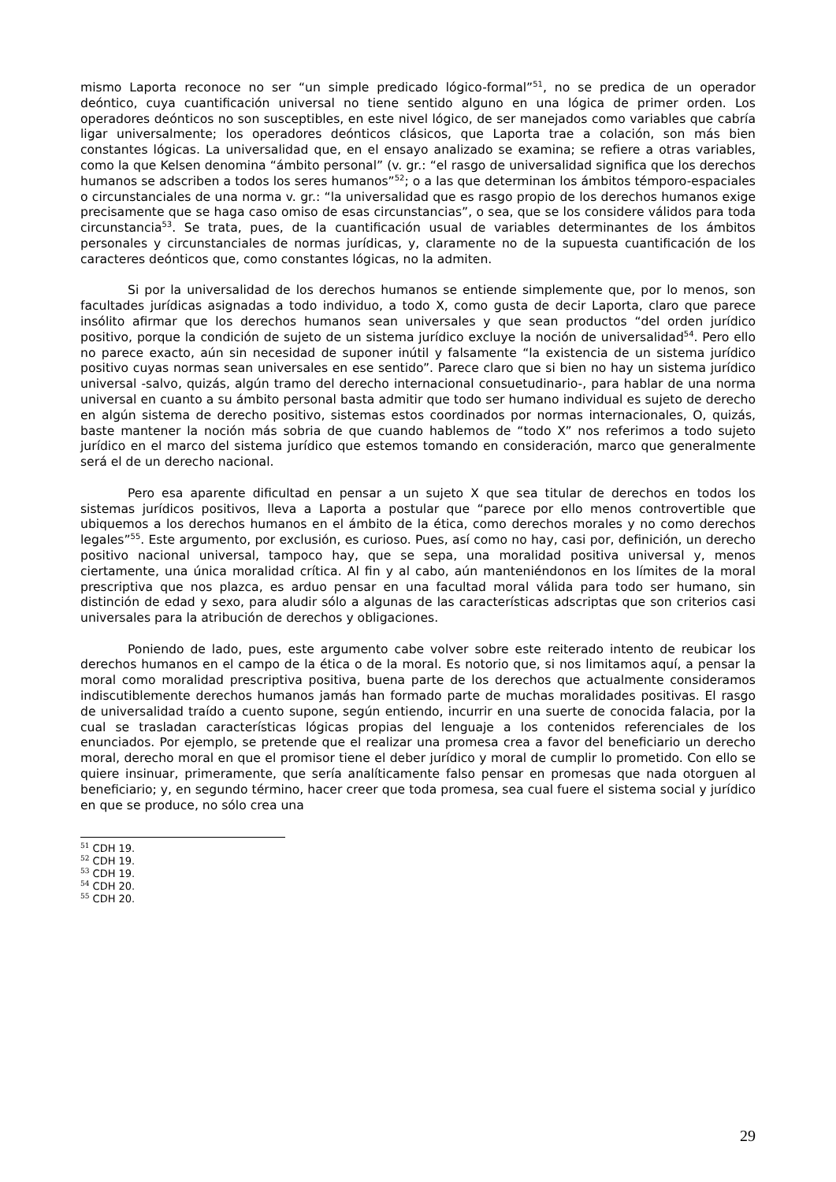mismo Laporta reconoce no ser “un simple predicado lógico-formal”<sup>51</sup>, no se predica de un operador deóntico, cuya cuantificación universal no tiene sentido alguno en una lógica de primer orden. Los operadores deónticos no son susceptibles, en este nivel lógico, de ser manejados como variables que cabría ligar universalmente; los operadores deónticos clásicos, que Laporta trae a colación, son más bien constantes lógicas. La universalidad que, en el ensayo analizado se examina; se refiere a otras variables, como la que Kelsen denomina “ámbito personal” (v. gr.: “el rasgo de universalidad significa que los derechos humanos se adscriben a todos los seres humanos”<sup>52</sup>; o a las que determinan los ámbitos témporo-espaciales o circunstanciales de una norma v. gr.: “la universalidad que es rasgo propio de los derechos humanos exige precisamente que se haga caso omiso de esas circunstancias”, o sea, que se los considere válidos para toda circunstancia<sup>53</sup>. Se trata, pues, de la cuantificación usual de variables determinantes de los ámbitos personales y circunstanciales de normas jurídicas, y, claramente no de la supuesta cuantificación de los caracteres deónticos que, como constantes lógicas, no la admiten.
Si por la universalidad de los derechos humanos se entiende simplemente que, por lo menos, son facultades jurídicas asignadas a todo individuo, a todo X, como gusta de decir Laporta, claro que parece insólito afirmar que los derechos humanos sean universales y que sean productos “del orden jurídico positivo, porque la condición de sujeto de un sistema jurídico excluye la noción de universalidad<sup>54</sup>. Pero ello no parece exacto, aún sin necesidad de suponer inútil y falsamente “la existencia de un sistema jurídico positivo cuyas normas sean universales en ese sentido”. Parece claro que si bien no hay un sistema jurídico universal -salvo, quizás, algún tramo del derecho internacional consuetudinario-, para hablar de una norma universal en cuanto a su ámbito personal basta admitir que todo ser humano individual es sujeto de derecho en algún sistema de derecho positivo, sistemas estos coordinados por normas internacionales, O, quizás, baste mantener la noción más sobria de que cuando hablemos de “todo X” nos referimos a todo sujeto jurídico en el marco del sistema jurídico que estemos tomando en consideración, marco que generalmente será el de un derecho nacional.
Pero esa aparente dificultad en pensar a un sujeto X que sea titular de derechos en todos los sistemas jurídicos positivos, lleva a Laporta a postular que “parece por ello menos controvertible que ubiquemos a los derechos humanos en el ámbito de la ética, como derechos morales y no como derechos legales”<sup>55</sup>. Este argumento, por exclusión, es curioso. Pues, así como no hay, casi por, definición, un derecho positivo nacional universal, tampoco hay, que se sepa, una moralidad positiva universal y, menos ciertamente, una única moralidad crítica. Al fin y al cabo, aún manteniéndonos en los límites de la moral prescriptiva que nos plazca, es arduo pensar en una facultad moral válida para todo ser humano, sin distinción de edad y sexo, para aludir sólo a algunas de las características adscriptas que son criterios casi universales para la atribución de derechos y obligaciones.
Poniendo de lado, pues, este argumento cabe volver sobre este reiterado intento de reubicar los derechos humanos en el campo de la ética o de la moral. Es notorio que, si nos limitamos aquí, a pensar la moral como moralidad prescriptiva positiva, buena parte de los derechos que actualmente consideramos indiscutiblemente derechos humanos jamás han formado parte de muchas moralidades positivas. El rasgo de universalidad traído a cuento supone, según entiendo, incurrir en una suerte de conocida falacia, por la cual se trasladan características lógicas propias del lenguaje a los contenidos referenciales de los enunciados. Por ejemplo, se pretende que el realizar una promesa crea a favor del beneficiario un derecho moral, derecho moral en que el promisor tiene el deber jurídico y moral de cumplir lo prometido. Con ello se quiere insinuar, primeramente, que sería analíticamente falso pensar en promesas que nada otorguen al beneficiario; y, en segundo término, hacer creer que toda promesa, sea cual fuere el sistema social y jurídico en que se produce, no sólo crea una
<sup>51</sup> CDH 19.
<sup>52</sup> CDH 19.
<sup>53</sup> CDH 19.
<sup>54</sup> CDH 20.
<sup>55</sup> CDH 20.
29